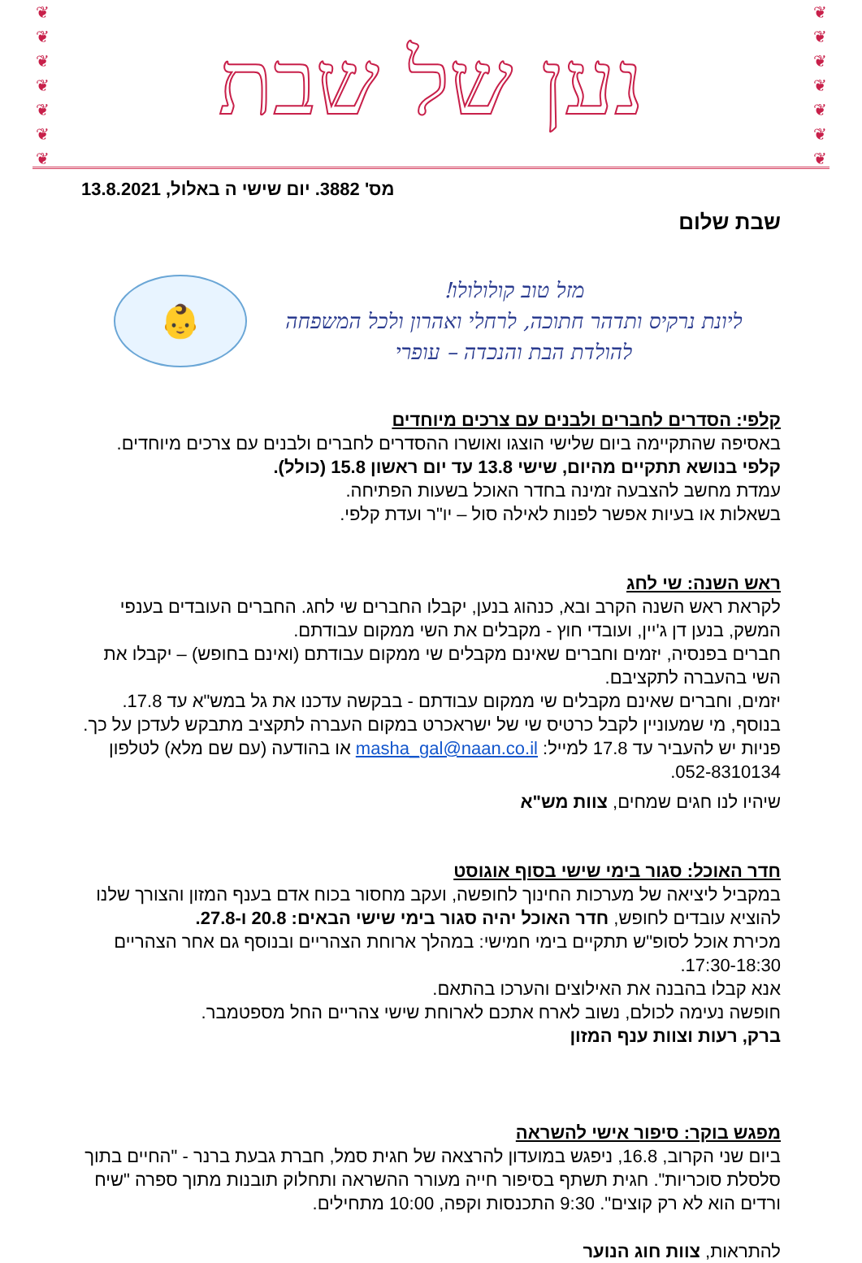❦
❦
❦
❦
❦
❦
❦
נען של שבת
❦
❦
❦
❦
❦
❦
❦
מס' 3882. יום שישי ה באלול, 13.8.2021
שבת שלום
👶
מזל טוב קולולולו!
ליונת נרקיס ותדהר חתוכה, לרחלי ואהרון ולכל המשפחה
להולדת הבת והנכדה – עופרי
קלפי: הסדרים לחברים ולבנים עם צרכים מיוחדים
באסיפה שהתקיימה ביום שלישי הוצגו ואושרו ההסדרים לחברים ולבנים עם צרכים מיוחדים.
קלפי בנושא תתקיים מהיום, שישי 13.8 עד יום ראשון 15.8 (כולל).
עמדת מחשב להצבעה זמינה בחדר האוכל בשעות הפתיחה.
בשאלות או בעיות אפשר לפנות לאילה סול – יו"ר ועדת קלפי.
ראש השנה: שי לחג
לקראת ראש השנה הקרב ובא, כנהוג בנען, יקבלו החברים שי לחג. החברים העובדים בענפי המשק, בנען דן ג'יין, ועובדי חוץ - מקבלים את השי ממקום עבודתם.
חברים בפנסיה, יזמים וחברים שאינם מקבלים שי ממקום עבודתם (ואינם בחופש) – יקבלו את השי בהעברה לתקציבם.
יזמים, וחברים שאינם מקבלים שי ממקום עבודתם - בבקשה עדכנו את גל במש"א עד 17.8.
בנוסף, מי שמעוניין לקבל כרטיס שי של ישראכרט במקום העברה לתקציב מתבקש לעדכן על כך. פניות יש להעביר עד 17.8 למייל: masha_gal@naan.co.il או בהודעה (עם שם מלא) לטלפון 052-8310134.
שיהיו לנו חגים שמחים, צוות מש"א
חדר האוכל: סגור בימי שישי בסוף אוגוסט
במקביל ליציאה של מערכות החינוך לחופשה, ועקב מחסור בכוח אדם בענף המזון והצורך שלנו להוציא עובדים לחופש, חדר האוכל יהיה סגור בימי שישי הבאים: 20.8 ו-27.8.
מכירת אוכל לסופ"ש תתקיים בימי חמישי: במהלך ארוחת הצהריים ובנוסף גם אחר הצהריים 17:30-18:30.
אנא קבלו בהבנה את האילוצים והערכו בהתאם.
חופשה נעימה לכולם, נשוב לארח אתכם לארוחת שישי צהריים החל מספטמבר.
ברק, רעות וצוות ענף המזון
מפגש בוקר: סיפור אישי להשראה
ביום שני הקרוב, 16.8, ניפגש במועדון להרצאה של חגית סמל, חברת גבעת ברנר - "החיים בתוך סלסלת סוכריות". חגית תשתף בסיפור חייה מעורר ההשראה ותחלוק תובנות מתוך ספרה "שיח ורדים הוא לא רק קוצים". 9:30 התכנסות וקפה, 10:00 מתחילים.
להתראות, צוות חוג הנוער